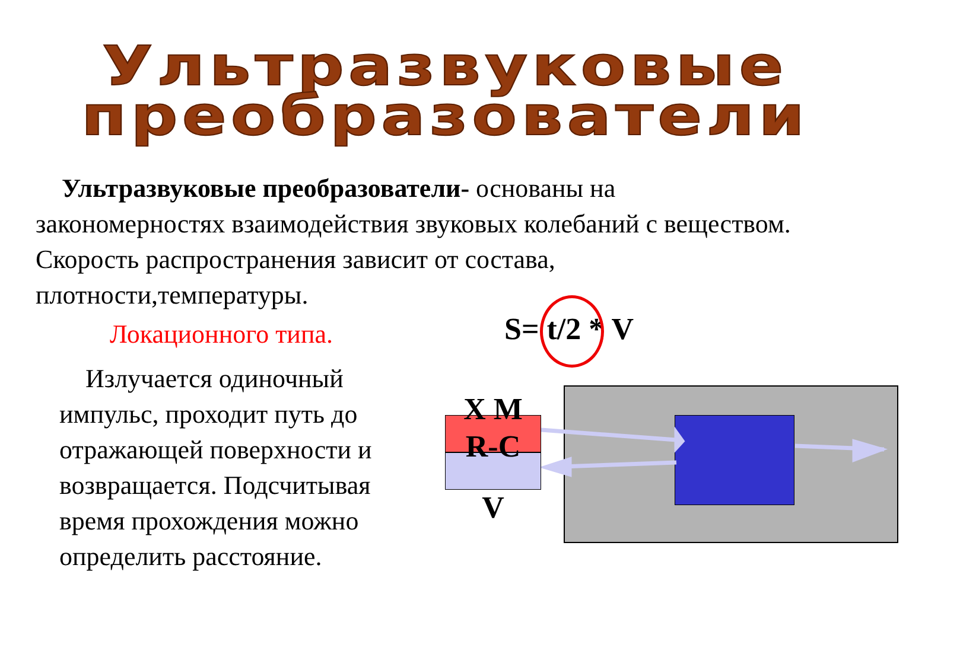Ультразвуковые
преобразователи
Ультразвуковые преобразователи- основаны на закономерностях взаимодействия звуковых колебаний с веществом. Скорость распространения зависит от состава, плотности,температуры.
Локационного типа.
Излучается одиночный импульс, проходит путь до отражающей поверхности и возвращается. Подсчитывая время прохождения можно определить расстояние.
S= t/2 * V
Х М
R-C
V